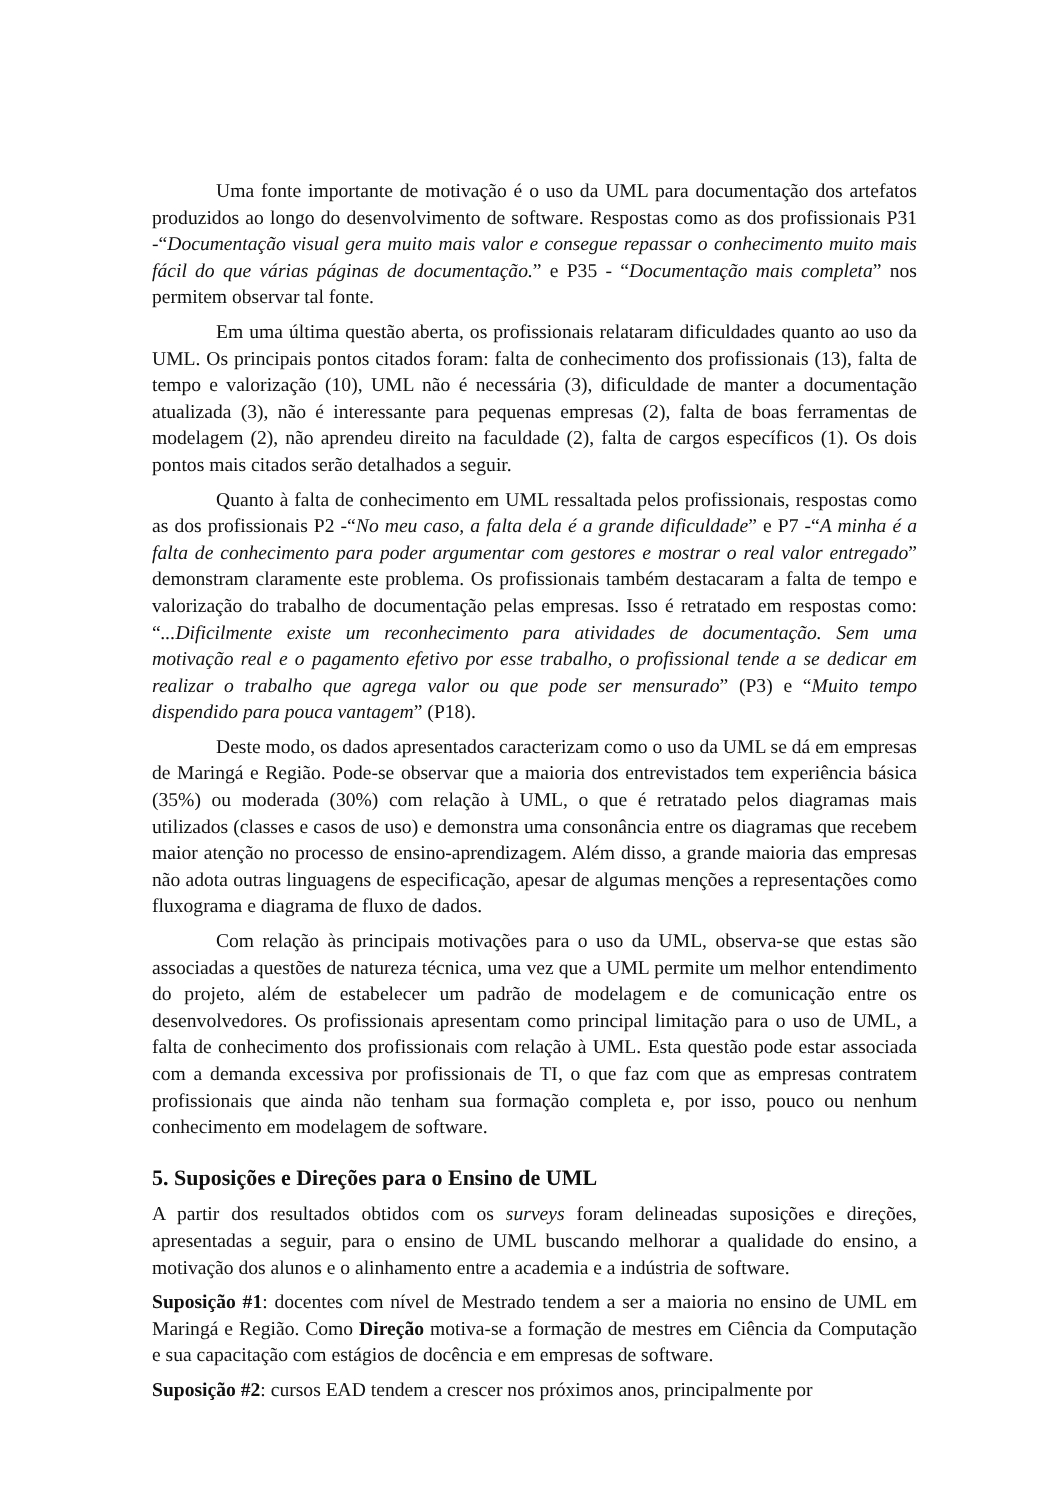Uma fonte importante de motivação é o uso da UML para documentação dos artefatos produzidos ao longo do desenvolvimento de software. Respostas como as dos profissionais P31 -“Documentação visual gera muito mais valor e consegue repassar o conhecimento muito mais fácil do que várias páginas de documentação.” e P35 - “Documentação mais completa” nos permitem observar tal fonte.
Em uma última questão aberta, os profissionais relataram dificuldades quanto ao uso da UML. Os principais pontos citados foram: falta de conhecimento dos profissionais (13), falta de tempo e valorização (10), UML não é necessária (3), dificuldade de manter a documentação atualizada (3), não é interessante para pequenas empresas (2), falta de boas ferramentas de modelagem (2), não aprendeu direito na faculdade (2), falta de cargos específicos (1). Os dois pontos mais citados serão detalhados a seguir.
Quanto à falta de conhecimento em UML ressaltada pelos profissionais, respostas como as dos profissionais P2 -“No meu caso, a falta dela é a grande dificuldade” e P7 -“A minha é a falta de conhecimento para poder argumentar com gestores e mostrar o real valor entregado” demonstram claramente este problema. Os profissionais também destacaram a falta de tempo e valorização do trabalho de documentação pelas empresas. Isso é retratado em respostas como: “...Dificilmente existe um reconhecimento para atividades de documentação. Sem uma motivação real e o pagamento efetivo por esse trabalho, o profissional tende a se dedicar em realizar o trabalho que agrega valor ou que pode ser mensurado” (P3) e “Muito tempo dispendido para pouca vantagem” (P18).
Deste modo, os dados apresentados caracterizam como o uso da UML se dá em empresas de Maringá e Região. Pode-se observar que a maioria dos entrevistados tem experiência básica (35%) ou moderada (30%) com relação à UML, o que é retratado pelos diagramas mais utilizados (classes e casos de uso) e demonstra uma consonância entre os diagramas que recebem maior atenção no processo de ensino-aprendizagem. Além disso, a grande maioria das empresas não adota outras linguagens de especificação, apesar de algumas menções a representações como fluxograma e diagrama de fluxo de dados.
Com relação às principais motivações para o uso da UML, observa-se que estas são associadas a questões de natureza técnica, uma vez que a UML permite um melhor entendimento do projeto, além de estabelecer um padrão de modelagem e de comunicação entre os desenvolvedores. Os profissionais apresentam como principal limitação para o uso de UML, a falta de conhecimento dos profissionais com relação à UML. Esta questão pode estar associada com a demanda excessiva por profissionais de TI, o que faz com que as empresas contratem profissionais que ainda não tenham sua formação completa e, por isso, pouco ou nenhum conhecimento em modelagem de software.
5. Suposições e Direções para o Ensino de UML
A partir dos resultados obtidos com os surveys foram delineadas suposições e direções, apresentadas a seguir, para o ensino de UML buscando melhorar a qualidade do ensino, a motivação dos alunos e o alinhamento entre a academia e a indústria de software.
Suposição #1: docentes com nível de Mestrado tendem a ser a maioria no ensino de UML em Maringá e Região. Como Direção motiva-se a formação de mestres em Ciência da Computação e sua capacitação com estágios de docência e em empresas de software.
Suposição #2: cursos EAD tendem a crescer nos próximos anos, principalmente por